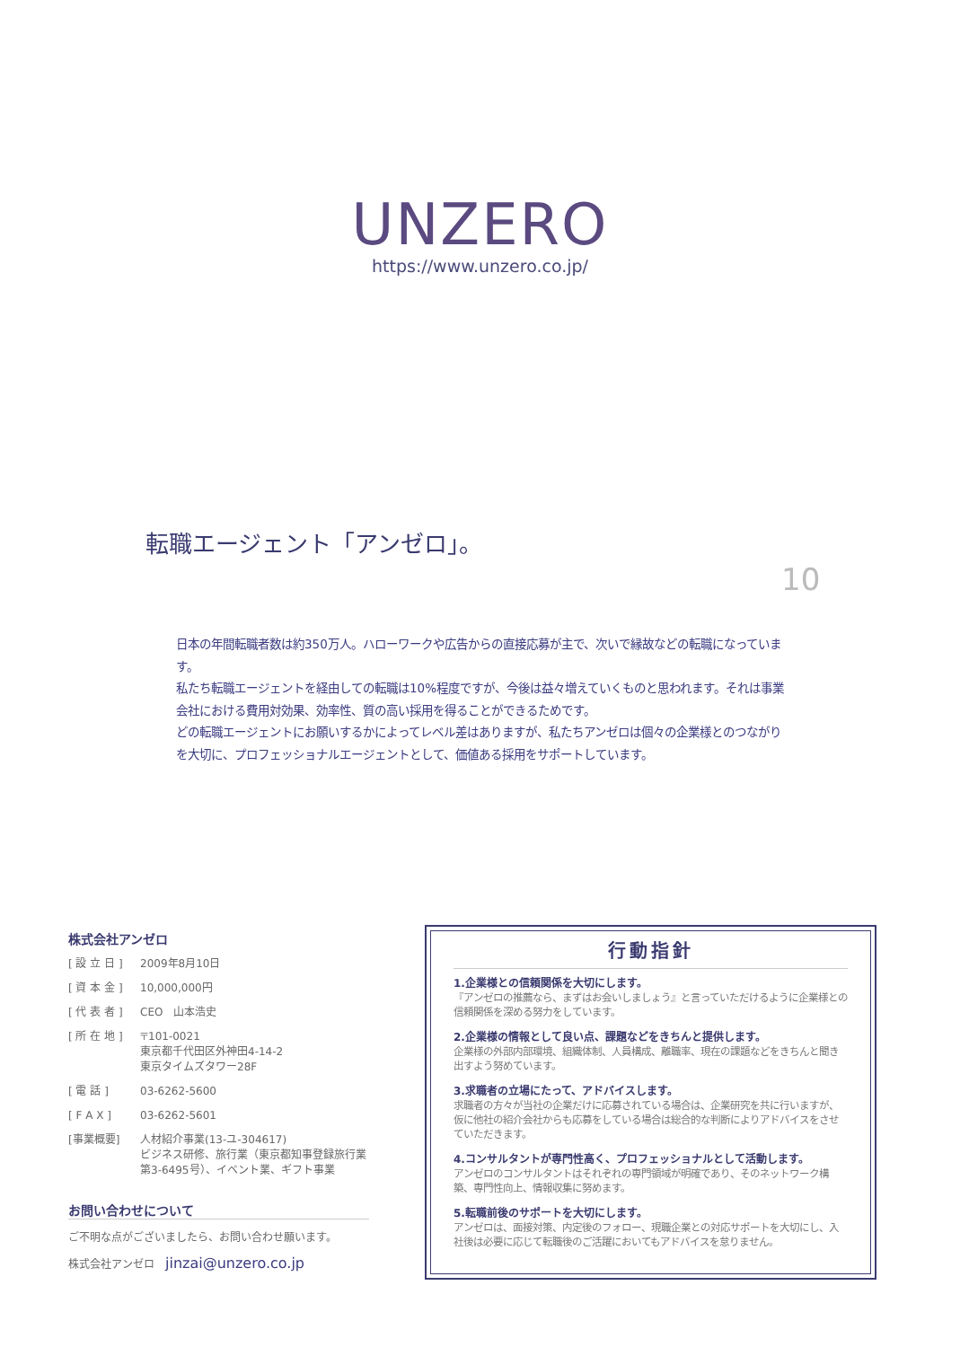UNZERO
https://www.unzero.co.jp/
転職エージェント「アンゼロ」。
10
日本の年間転職者数は約350万人。ハローワークや広告からの直接応募が主で、次いで縁故などの転職になっています。
私たち転職エージェントを経由しての転職は10%程度ですが、今後は益々増えていくものと思われます。それは事業会社における費用対効果、効率性、質の高い採用を得ることができるためです。
どの転職エージェントにお願いするかによってレベル差はありますが、私たちアンゼロは個々の企業様とのつながりを大切に、プロフェッショナルエージェントとして、価値ある採用をサポートしています。
株式会社アンゼロ
[ 設 立 日 ] 2009年8月10日
[ 資 本 金 ] 10,000,000円
[ 代 表 者 ] CEO　山本浩史
[ 所 在 地 ] 〒101-0021
東京都千代田区外神田4-14-2
東京タイムズタワー28F
[ 電 話 ] 03-6262-5600
[ F A X ] 03-6262-5601
[事業概要] 人材紹介事業(13-ユ-304617)
ビジネス研修、旅行業（東京都知事登録旅行業第3-6495号）、イベント業、ギフト事業
お問い合わせについて
ご不明な点がございましたら、お問い合わせ願います。
株式会社アンゼロ　jinzai@unzero.co.jp
行動指針
1.企業様との信頼関係を大切にします。
『アンゼロの推薦なら、まずはお会いしましょう』と言っていただけるように企業様との信頼関係を深める努力をしています。
2.企業様の情報として良い点、課題などをきちんと提供します。
企業様の外部内部環境、組織体制、人員構成、離職率、現在の課題などをきちんと聞き出すよう努めています。
3.求職者の立場にたって、アドバイスします。
求職者の方々が当社の企業だけに応募されている場合は、企業研究を共に行いますが、仮に他社の紹介会社からも応募をしている場合は総合的な判断によりアドバイスをさせていただきます。
4.コンサルタントが専門性高く、プロフェッショナルとして活動します。
アンゼロのコンサルタントはそれぞれの専門領域が明確であり、そのネットワーク構築、専門性向上、情報収集に努めます。
5.転職前後のサポートを大切にします。
アンゼロは、面接対策、内定後のフォロー、現職企業との対応サポートを大切にし、入社後は必要に応じて転職後のご活躍においてもアドバイスを怠りません。